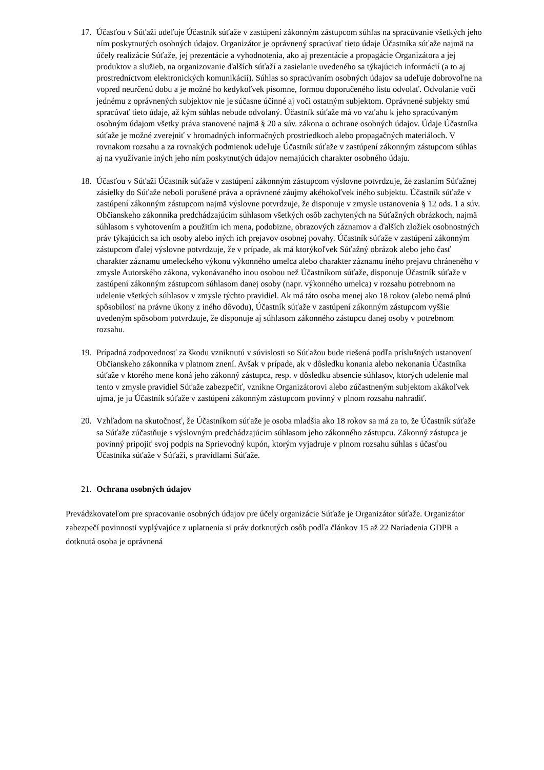17. Účasťou v Súťaži udeľuje Účastník súťaže v zastúpení zákonným zástupcom súhlas na spracúvanie všetkých jeho ním poskytnutých osobných údajov. Organizátor je oprávnený spracúvať tieto údaje Účastníka súťaže najmä na účely realizácie Súťaže, jej prezentácie a vyhodnotenia, ako aj prezentácie a propagácie Organizátora a jej produktov a služieb, na organizovanie ďalších súťaží a zasielanie uvedeného sa týkajúcich informácií (a to aj prostredníctvom elektronických komunikácií). Súhlas so spracúvaním osobných údajov sa udeľuje dobrovoľne na vopred neurčenú dobu a je možné ho kedykoľvek písomne, formou doporučeného listu odvolať. Odvolanie voči jednému z oprávnených subjektov nie je súčasne účinné aj voči ostatným subjektom. Oprávnené subjekty smú spracúvať tieto údaje, až kým súhlas nebude odvolaný. Účastník súťaže má vo vzťahu k jeho spracúvaným osobným údajom všetky práva stanovené najmä § 20 a súv. zákona o ochrane osobných údajov. Údaje Účastníka súťaže je možné zverejniť v hromadných informačných prostriedkoch alebo propagačných materiáloch. V rovnakom rozsahu a za rovnakých podmienok udeľuje Účastník súťaže v zastúpení zákonným zástupcom súhlas aj na využívanie iných jeho ním poskytnutých údajov nemajúcich charakter osobného údaju.
18. Účasťou v Súťaži Účastník súťaže v zastúpení zákonným zástupcom výslovne potvrdzuje, že zaslaním Súťažnej zásielky do Súťaže neboli porušené práva a oprávnené záujmy akéhokoľvek iného subjektu. Účastník súťaže v zastúpení zákonným zástupcom najmä výslovne potvrdzuje, že disponuje v zmysle ustanovenia § 12 ods. 1 a súv. Občianskeho zákonníka predchádzajúcim súhlasom všetkých osôb zachytených na Súťažných obrázkoch, najmä súhlasom s vyhotovením a použitím ich mena, podobizne, obrazových záznamov a ďalších zložiek osobnostných práv týkajúcich sa ich osoby alebo iných ich prejavov osobnej povahy. Účastník súťaže v zastúpení zákonným zástupcom ďalej výslovne potvrdzuje, že v prípade, ak má ktorýkoľvek Súťažný obrázok alebo jeho časť charakter záznamu umeleckého výkonu výkonného umelca alebo charakter záznamu iného prejavu chráneného v zmysle Autorského zákona, vykonávaného inou osobou než Účastníkom súťaže, disponuje Účastník súťaže v zastúpení zákonným zástupcom súhlasom danej osoby (napr. výkonného umelca) v rozsahu potrebnom na udelenie všetkých súhlasov v zmysle týchto pravidiel. Ak má táto osoba menej ako 18 rokov (alebo nemá plnú spôsobilosť na právne úkony z iného dôvodu), Účastník súťaže v zastúpení zákonným zástupcom vyššie uvedeným spôsobom potvrdzuje, že disponuje aj súhlasom zákonného zástupcu danej osoby v potrebnom rozsahu.
19. Prípadná zodpovednosť za škodu vzniknutú v súvislosti so Súťažou bude riešená podľa príslušných ustanovení Občianskeho zákonníka v platnom znení. Avšak v prípade, ak v dôsledku konania alebo nekonania Účastníka súťaže v ktorého mene koná jeho zákonný zástupca, resp. v dôsledku absencie súhlasov, ktorých udelenie mal tento v zmysle pravidiel Súťaže zabezpečiť, vznikne Organizátorovi alebo zúčastneným subjektom akákoľvek ujma, je ju Účastník súťaže v zastúpení zákonným zástupcom povinný v plnom rozsahu nahradiť.
20. Vzhľadom na skutočnosť, že Účastníkom súťaže je osoba mladšia ako 18 rokov sa má za to, že Účastník súťaže sa Súťaže zúčastňuje s výslovným predchádzajúcim súhlasom jeho zákonného zástupcu. Zákonný zástupca je povinný pripojiť svoj podpis na Sprievodný kupón, ktorým vyjadruje v plnom rozsahu súhlas s účasťou Účastníka súťaže v Súťaži, s pravidlami Súťaže.
21. Ochrana osobných údajov
Prevádzkovateľom pre spracovanie osobných údajov pre účely organizácie Súťaže je Organizátor súťaže. Organizátor zabezpečí povinnosti vyplývajúce z uplatnenia si práv dotknutých osôb podľa článkov 15 až 22 Nariadenia GDPR a dotknutá osoba je oprávnená